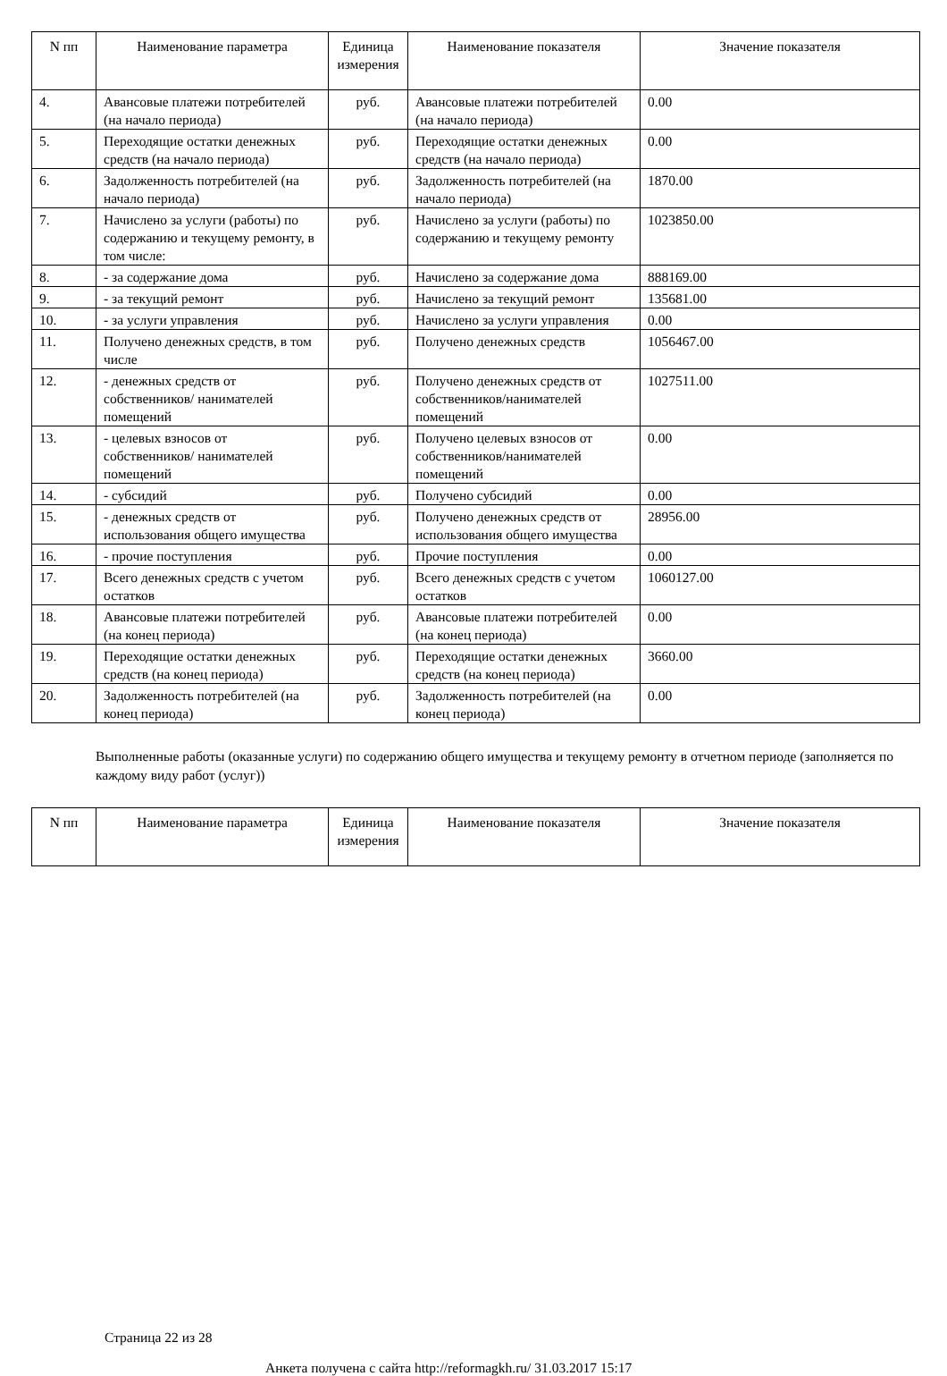| N пп | Наименование параметра | Единица измерения | Наименование показателя | Значение показателя |
| --- | --- | --- | --- | --- |
| 4. | Авансовые платежи потребителей (на начало периода) | руб. | Авансовые платежи потребителей (на начало периода) | 0.00 |
| 5. | Переходящие остатки денежных средств (на начало периода) | руб. | Переходящие остатки денежных средств (на начало периода) | 0.00 |
| 6. | Задолженность потребителей (на начало периода) | руб. | Задолженность потребителей (на начало периода) | 1870.00 |
| 7. | Начислено за услуги (работы) по содержанию и текущему ремонту, в том числе: | руб. | Начислено за услуги (работы) по содержанию и текущему ремонту | 1023850.00 |
| 8. | - за содержание дома | руб. | Начислено за содержание дома | 888169.00 |
| 9. | - за текущий ремонт | руб. | Начислено за текущий ремонт | 135681.00 |
| 10. | - за услуги управления | руб. | Начислено за услуги управления | 0.00 |
| 11. | Получено денежных средств, в том числе | руб. | Получено денежных средств | 1056467.00 |
| 12. | - денежных средств от собственников/ нанимателей помещений | руб. | Получено денежных средств от собственников/нанимателей помещений | 1027511.00 |
| 13. | - целевых взносов от собственников/ нанимателей помещений | руб. | Получено целевых взносов от собственников/нанимателей помещений | 0.00 |
| 14. | - субсидий | руб. | Получено субсидий | 0.00 |
| 15. | - денежных средств от использования общего имущества | руб. | Получено денежных средств от использования общего имущества | 28956.00 |
| 16. | - прочие поступления | руб. | Прочие поступления | 0.00 |
| 17. | Всего денежных средств с учетом остатков | руб. | Всего денежных средств с учетом остатков | 1060127.00 |
| 18. | Авансовые платежи потребителей (на конец периода) | руб. | Авансовые платежи потребителей (на конец периода) | 0.00 |
| 19. | Переходящие остатки денежных средств (на конец периода) | руб. | Переходящие остатки денежных средств (на конец периода) | 3660.00 |
| 20. | Задолженность потребителей (на конец периода) | руб. | Задолженность потребителей (на конец периода) | 0.00 |
Выполненные работы (оказанные услуги) по содержанию общего имущества и текущему ремонту в отчетном периоде (заполняется по каждому виду работ (услуг))
| N пп | Наименование параметра | Единица измерения | Наименование показателя | Значение показателя |
| --- | --- | --- | --- | --- |
Страница 22 из 28
Анкета получена с сайта http://reformagkh.ru/ 31.03.2017 15:17